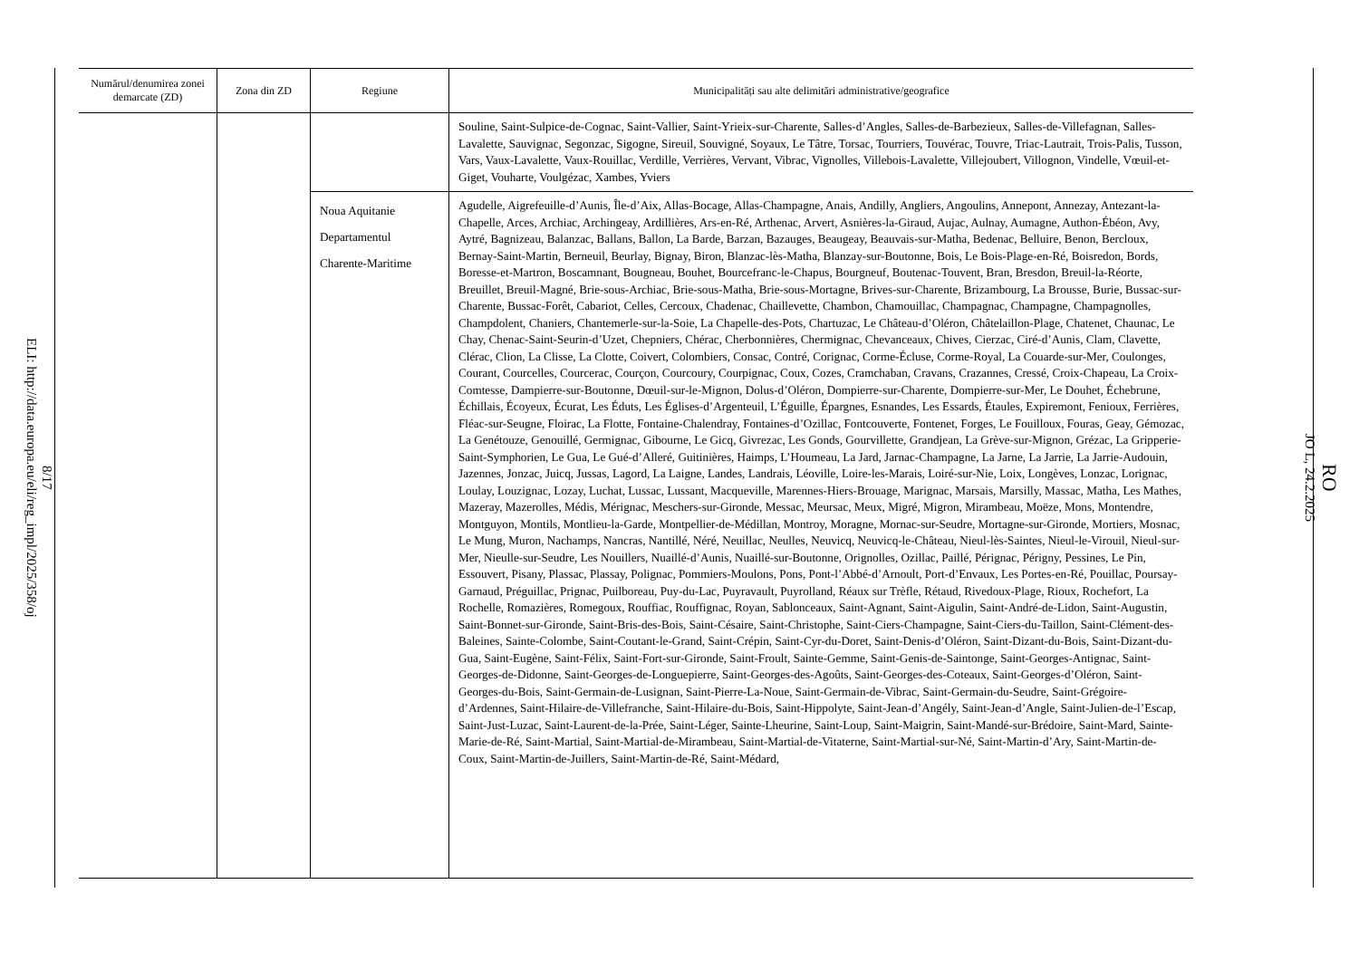8/17
ELI: http://data.europa.eu/eli/reg_impl/2025/358/oj
RO
JO L, 24.2.2025
| Numărul/denumirea zonei demarcate (ZD) | Zona din ZD | Regiune | Municipalități sau alte delimitări administrative/geografice |
| --- | --- | --- | --- |
| | | | Souline, Saint-Sulpice-de-Cognac, Saint-Vallier, Saint-Yrieix-sur-Charente, Salles-d’Angles, Salles-de-Barbezieux, Salles-de-Villefagnan, Salles-Lavalette, Sauvignac, Segonzac, Sigogne, Sireuil, Souvigné, Soyaux, Le Tâtre, Torsac, Tourriers, Touvérac, Touvre, Triac-Lautrait, Trois-Palis, Tusson, Vars, Vaux-Lavalette, Vaux-Rouillac, Verdille, Verrières, Vervant, Vibrac, Vignolles, Villebois-Lavalette, Villejoubert, Villognon, Vindelle, Vœuil-et-Giget, Vouharte, Voulgézac, Xambes, Yviers |
| | | Noua Aquitanie Departamentul Charente-Maritime | Agudelle, Aigrefeuille-d’Aunis, Île-d’Aix, Allas-Bocage, Allas-Champagne, Anais, Andilly, Angliers, Angoulins, Annepont, Annezay, Antezant-la-Chapelle, Arces, Archiac, Archingeay, Ardillières, Ars-en-Ré, Arthenac, Arvert, Asnières-la-Giraud, Aujac, Aulnay, Aumagne, Authon-Ébéon, Avy, Aytré, Bagnizeau, Balanzac, Ballans, Ballon, La Barde, Barzan, Bazauges, Beaugeay, Beauvais-sur-Matha, Bedenac, Belluire, Benon, Bercloux, Bernay-Saint-Martin, Berneuil, Beurlay, Bignay, Biron, Blanzac-lès-Matha, Blanzay-sur-Boutonne, Bois, Le Bois-Plage-en-Ré, Boisredon, Bords, Boresse-et-Martron, Boscamnant, Bougneau, Bouhet, Bourcefranc-le-Chapus, Bourgneuf, Boutenac-Touvent, Bran, Bresdon, Breuil-la-Réorte, Breuillet, Breuil-Magné, Brie-sous-Archiac, Brie-sous-Matha, Brie-sous-Mortagne, Brives-sur-Charente, Brizambourg, La Brousse, Burie, Bussac-sur-Charente, Bussac-Forêt, Cabariot, Celles, Cercoux, Chadenac, Chaillevette, Chambon, Chamouillac, Champagnac, Champagne, Champagnolles, Champdolent, Chaniers, Chantemerle-sur-la-Soie, La Chapelle-des-Pots, Chartuzac, Le Château-d’Oléron, Châtelaillon-Plage, Chatenet, Chaunac, Le Chay, Chenac-Saint-Seurin-d’Uzet, Chepniers, Chérac, Cherbonnières, Chermignac, Chevanceaux, Chives, Cierzac, Ciré-d’Aunis, Clam, Clavette, Clérac, Clion, La Clisse, La Clotte, Coivert, Colombiers, Consac, Contré, Corignac, Corme-Écluse, Corme-Royal, La Couarde-sur-Mer, Coulonges, Courant, Courcelles, Courcerac, Courçon, Courcoury, Courpignac, Coux, Cozes, Cramchaban, Cravans, Crazannes, Cressé, Croix-Chapeau, La Croix-Comtesse, Dampierre-sur-Boutonne, Dœuil-sur-le-Mignon, Dolus-d’Oléron, Dompierre-sur-Charente, Dompierre-sur-Mer, Le Douhet, Échebrune, Échillais, Écoyeux, Écurat, Les Éduts, Les Églises-d’Argenteuil, L’Éguille, Épargnes, Esnandes, Les Essards, Étaules, Expiremont, Fenioux, Ferrières, Fléac-sur-Seugne, Floirac, La Flotte, Fontaine-Chalendray, Fontaines-d’Ozillac, Fontcouverte, Fontenet, Forges, Le Fouilloux, Fouras, Geay, Gémozac, La Genétouze, Genouillé, Germignac, Gibourne, Le Gicq, Givrezac, Les Gonds, Gourvillette, Grandjean, La Grève-sur-Mignon, Grézac, La Gripperie-Saint-Symphorien, Le Gua, Le Gué-d’Alleré, Guitinières, Haimps, L’Houmeau, La Jard, Jarnac-Champagne, La Jarne, La Jarrie, La Jarrie-Audouin, Jazennes, Jonzac, Juicq, Jussas, Lagord, La Laigne, Landes, Landrais, Léoville, Loire-les-Marais, Loiré-sur-Nie, Loix, Longèves, Lonzac, Lorignac, Loulay, Louzignac, Lozay, Luchat, Lussac, Lussant, Macqueville, Marennes-Hiers-Brouage, Marignac, Marsais, Marsilly, Massac, Matha, Les Mathes, Mazeray, Mazerolles, Médis, Mérignac, Meschers-sur-Gironde, Messac, Meursac, Meux, Migré, Migron, Mirambeau, Moëze, Mons, Montendre, Montguyon, Montils, Montlieu-la-Garde, Montpellier-de-Médillan, Montroy, Moragne, Mornac-sur-Seudre, Mortagne-sur-Gironde, Mortiers, Mosnac, Le Mung, Muron, Nachamps, Nancras, Nantillé, Néré, Neuillac, Neulles, Neuvicq, Neuvicq-le-Château, Nieul-lès-Saintes, Nieul-le-Virouil, Nieul-sur-Mer, Nieulle-sur-Seudre, Les Nouillers, Nuaillé-d’Aunis, Nuaillé-sur-Boutonne, Orignolles, Ozillac, Paillé, Pérignac, Périgny, Pessines, Le Pin, Essouvert, Pisany, Plassac, Plassay, Polignac, Pommiers-Moulons, Pons, Pont-l’Abbé-d’Arnoult, Port-d’Envaux, Les Portes-en-Ré, Pouillac, Poursay-Garnaud, Préguillac, Prignac, Puilboreau, Puy-du-Lac, Puyravault, Puyrolland, Réaux sur Trèfle, Rétaud, Rivedoux-Plage, Rioux, Rochefort, La Rochelle, Romazières, Romegoux, Rouffiac, Rouffignac, Royan, Sablonceaux, Saint-Agnant, Saint-Aigulin, Saint-André-de-Lidon, Saint-Augustin, Saint-Bonnet-sur-Gironde, Saint-Bris-des-Bois, Saint-Césaire, Saint-Christophe, Saint-Ciers-Champagne, Saint-Ciers-du-Taillon, Saint-Clément-des-Baleines, Sainte-Colombe, Saint-Coutant-le-Grand, Saint-Crépin, Saint-Cyr-du-Doret, Saint-Denis-d’Oléron, Saint-Dizant-du-Bois, Saint-Dizant-du-Gua, Saint-Eugène, Saint-Félix, Saint-Fort-sur-Gironde, Saint-Froult, Sainte-Gemme, Saint-Genis-de-Saintonge, Saint-Georges-Antignac, Saint-Georges-de-Didonne, Saint-Georges-de-Longuepierre, Saint-Georges-des-Agoûts, Saint-Georges-des-Coteaux, Saint-Georges-d’Oléron, Saint-Georges-du-Bois, Saint-Germain-de-Lusignan, Saint-Pierre-La-Noue, Saint-Germain-de-Vibrac, Saint-Germain-du-Seudre, Saint-Grégoire-d’Ardennes, Saint-Hilaire-de-Villefranche, Saint-Hilaire-du-Bois, Saint-Hippolyte, Saint-Jean-d’Angély, Saint-Jean-d’Angle, Saint-Julien-de-l’Escap, Saint-Just-Luzac, Saint-Laurent-de-la-Prée, Saint-Léger, Sainte-Lheurine, Saint-Loup, Saint-Maigrin, Saint-Mandé-sur-Brédoire, Saint-Mard, Sainte-Marie-de-Ré, Saint-Martial, Saint-Martial-de-Mirambeau, Saint-Martial-de-Vitaterne, Saint-Martial-sur-Né, Saint-Martin-d’Ary, Saint-Martin-de-Coux, Saint-Martin-de-Juillers, Saint-Martin-de-Ré, Saint-Médard, |